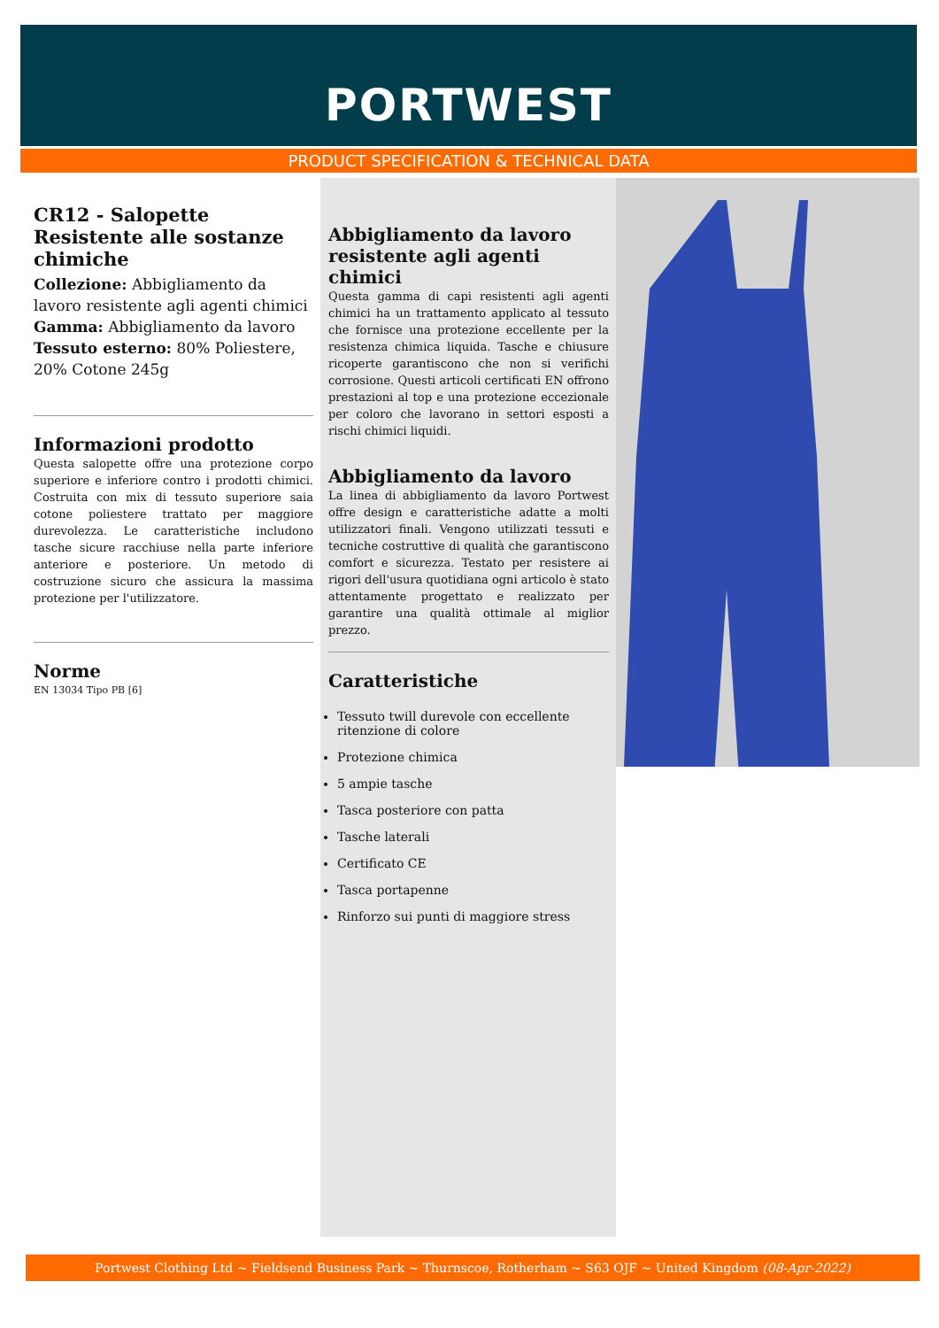PORTWEST
PRODUCT SPECIFICATION & TECHNICAL DATA
CR12 - Salopette Resistente alle sostanze chimiche
Collezione: Abbigliamento da lavoro resistente agli agenti chimici
Gamma: Abbigliamento da lavoro
Tessuto esterno: 80% Poliestere, 20% Cotone 245g
Informazioni prodotto
Questa salopette offre una protezione corpo superiore e inferiore contro i prodotti chimici. Costruita con mix di tessuto superiore saia cotone poliestere trattato per maggiore durevolezza. Le caratteristiche includono tasche sicure racchiuse nella parte inferiore anteriore e posteriore. Un metodo di costruzione sicuro che assicura la massima protezione per l'utilizzatore.
Norme
EN 13034 Tipo PB [6]
Abbigliamento da lavoro resistente agli agenti chimici
Questa gamma di capi resistenti agli agenti chimici ha un trattamento applicato al tessuto che fornisce una protezione eccellente per la resistenza chimica liquida. Tasche e chiusure ricoperte garantiscono che non si verifichi corrosione. Questi articoli certificati EN offrono prestazioni al top e una protezione eccezionale per coloro che lavorano in settori esposti a rischi chimici liquidi.
Abbigliamento da lavoro
La linea di abbigliamento da lavoro Portwest offre design e caratteristiche adatte a molti utilizzatori finali. Vengono utilizzati tessuti e tecniche costruttive di qualità che garantiscono comfort e sicurezza. Testato per resistere ai rigori dell'usura quotidiana ogni articolo è stato attentamente progettato e realizzato per garantire una qualità ottimale al miglior prezzo.
Caratteristiche
Tessuto twill durevole con eccellente ritenzione di colore
Protezione chimica
5 ampie tasche
Tasca posteriore con patta
Tasche laterali
Certificato CE
Tasca portapenne
Rinforzo sui punti di maggiore stress
Portwest Clothing Ltd ~ Fieldsend Business Park ~ Thurnscoe, Rotherham ~ S63 OJF ~ United Kingdom (08-Apr-2022)